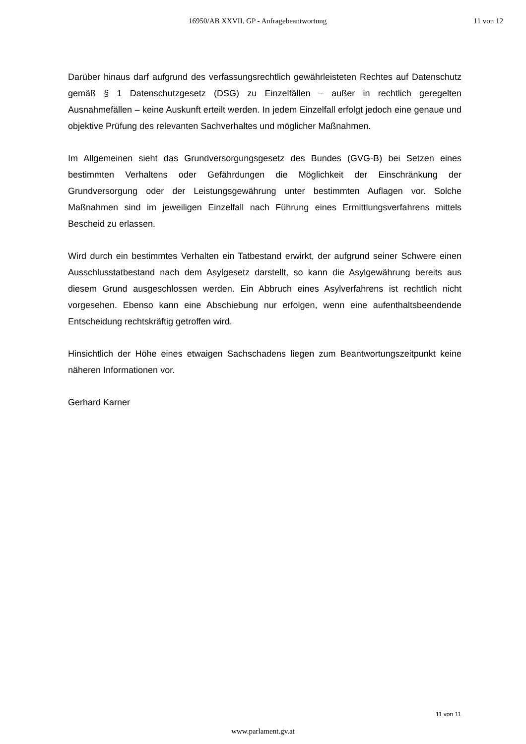16950/AB XXVII. GP - Anfragebeantwortung 11 von 12
Darüber hinaus darf aufgrund des verfassungsrechtlich gewährleisteten Rechtes auf Datenschutz gemäß § 1 Datenschutzgesetz (DSG) zu Einzelfällen – außer in rechtlich geregelten Ausnahmefällen – keine Auskunft erteilt werden. In jedem Einzelfall erfolgt jedoch eine genaue und objektive Prüfung des relevanten Sachverhaltes und möglicher Maßnahmen.
Im Allgemeinen sieht das Grundversorgungsgesetz des Bundes (GVG-B) bei Setzen eines bestimmten Verhaltens oder Gefährdungen die Möglichkeit der Einschränkung der Grundversorgung oder der Leistungsgewährung unter bestimmten Auflagen vor. Solche Maßnahmen sind im jeweiligen Einzelfall nach Führung eines Ermittlungsverfahrens mittels Bescheid zu erlassen.
Wird durch ein bestimmtes Verhalten ein Tatbestand erwirkt, der aufgrund seiner Schwere einen Ausschlusstatbestand nach dem Asylgesetz darstellt, so kann die Asylgewährung bereits aus diesem Grund ausgeschlossen werden. Ein Abbruch eines Asylverfahrens ist rechtlich nicht vorgesehen. Ebenso kann eine Abschiebung nur erfolgen, wenn eine aufenthaltsbeendende Entscheidung rechtskräftig getroffen wird.
Hinsichtlich der Höhe eines etwaigen Sachschadens liegen zum Beantwortungszeitpunkt keine näheren Informationen vor.
Gerhard Karner
11 von 11
www.parlament.gv.at